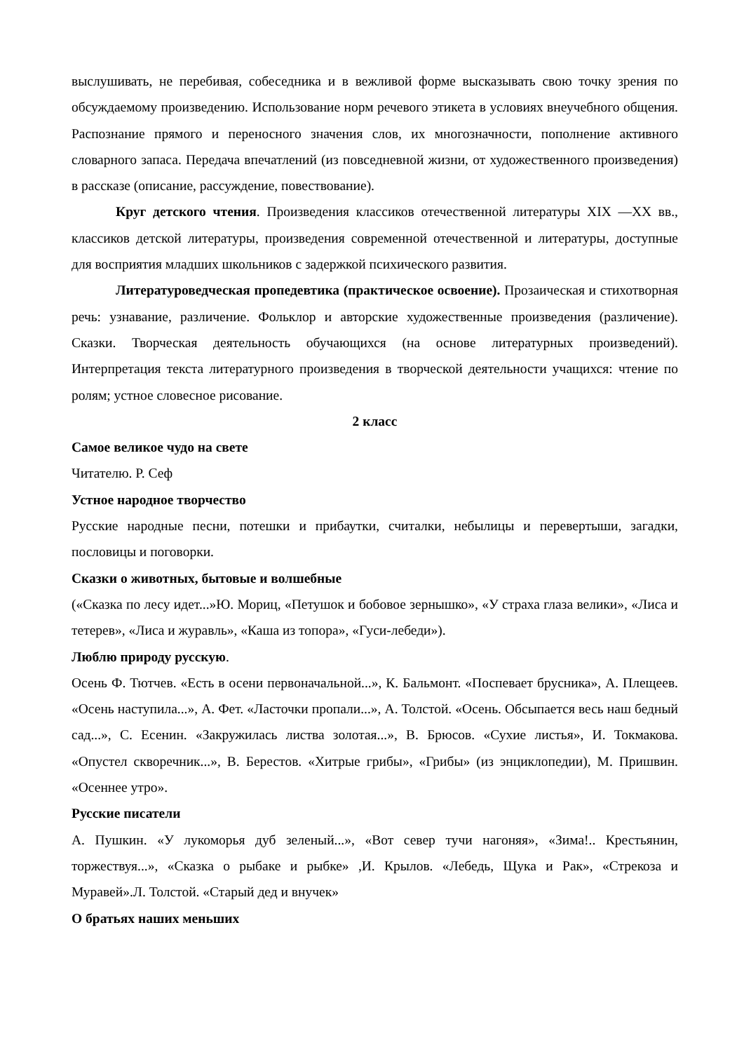выслушивать, не перебивая, собеседника и в вежливой форме высказывать свою точку зрения по обсуждаемому произведению. Использование норм речевого этикета в условиях внеучебного общения. Распознание прямого и переносного значения слов, их многозначности, пополнение активного словарного запаса. Передача впечатлений (из повседневной жизни, от художественного произведения) в рассказе (описание, рассуждение, повествование).
Круг детского чтения. Произведения классиков отечественной литературы XIX —XX вв., классиков детской литературы, произведения современной отечественной и литературы, доступные для восприятия младших школьников с задержкой психического развития.
Литературоведческая пропедевтика (практическое освоение). Прозаическая и стихотворная речь: узнавание, различение. Фольклор и авторские художественные произведения (различение). Сказки. Творческая деятельность обучающихся (на основе литературных произведений). Интерпретация текста литературного произведения в творческой деятельности учащихся: чтение по ролям; устное словесное рисование.
2 класс
Самое великое чудо на свете
Читателю. Р. Сеф
Устное народное творчество
Русские народные песни, потешки и прибаутки, считалки, небылицы и перевертыши, загадки, пословицы и поговорки.
Сказки о животных, бытовые и волшебные
(«Сказка по лесу идет...»Ю. Мориц, «Петушок и бобовое зернышко», «У страха глаза велики», «Лиса и тетерев», «Лиса и журавль», «Каша из топора», «Гуси-лебеди»).
Люблю природу русскую.
Осень Ф. Тютчев. «Есть в осени первоначальной...», К. Бальмонт. «Поспевает брусника», А. Плещеев. «Осень наступила...», А. Фет. «Ласточки пропали...», А. Толстой. «Осень. Обсыпается весь наш бедный сад...», С. Есенин. «Закружилась листва золотая...», В. Брюсов. «Сухие листья», И. Токмакова. «Опустел скворечник...», В. Берестов. «Хитрые грибы», «Грибы» (из энциклопедии), М. Пришвин. «Осеннее утро».
Русские писатели
А. Пушкин. «У лукоморья дуб зеленый...», «Вот север тучи нагоняя», «Зима!.. Крестьянин, торжествуя...», «Сказка о рыбаке и рыбке» ,И. Крылов. «Лебедь, Щука и Рак», «Стрекоза и Муравей».Л. Толстой. «Старый дед и внучек»
О братьях наших меньших